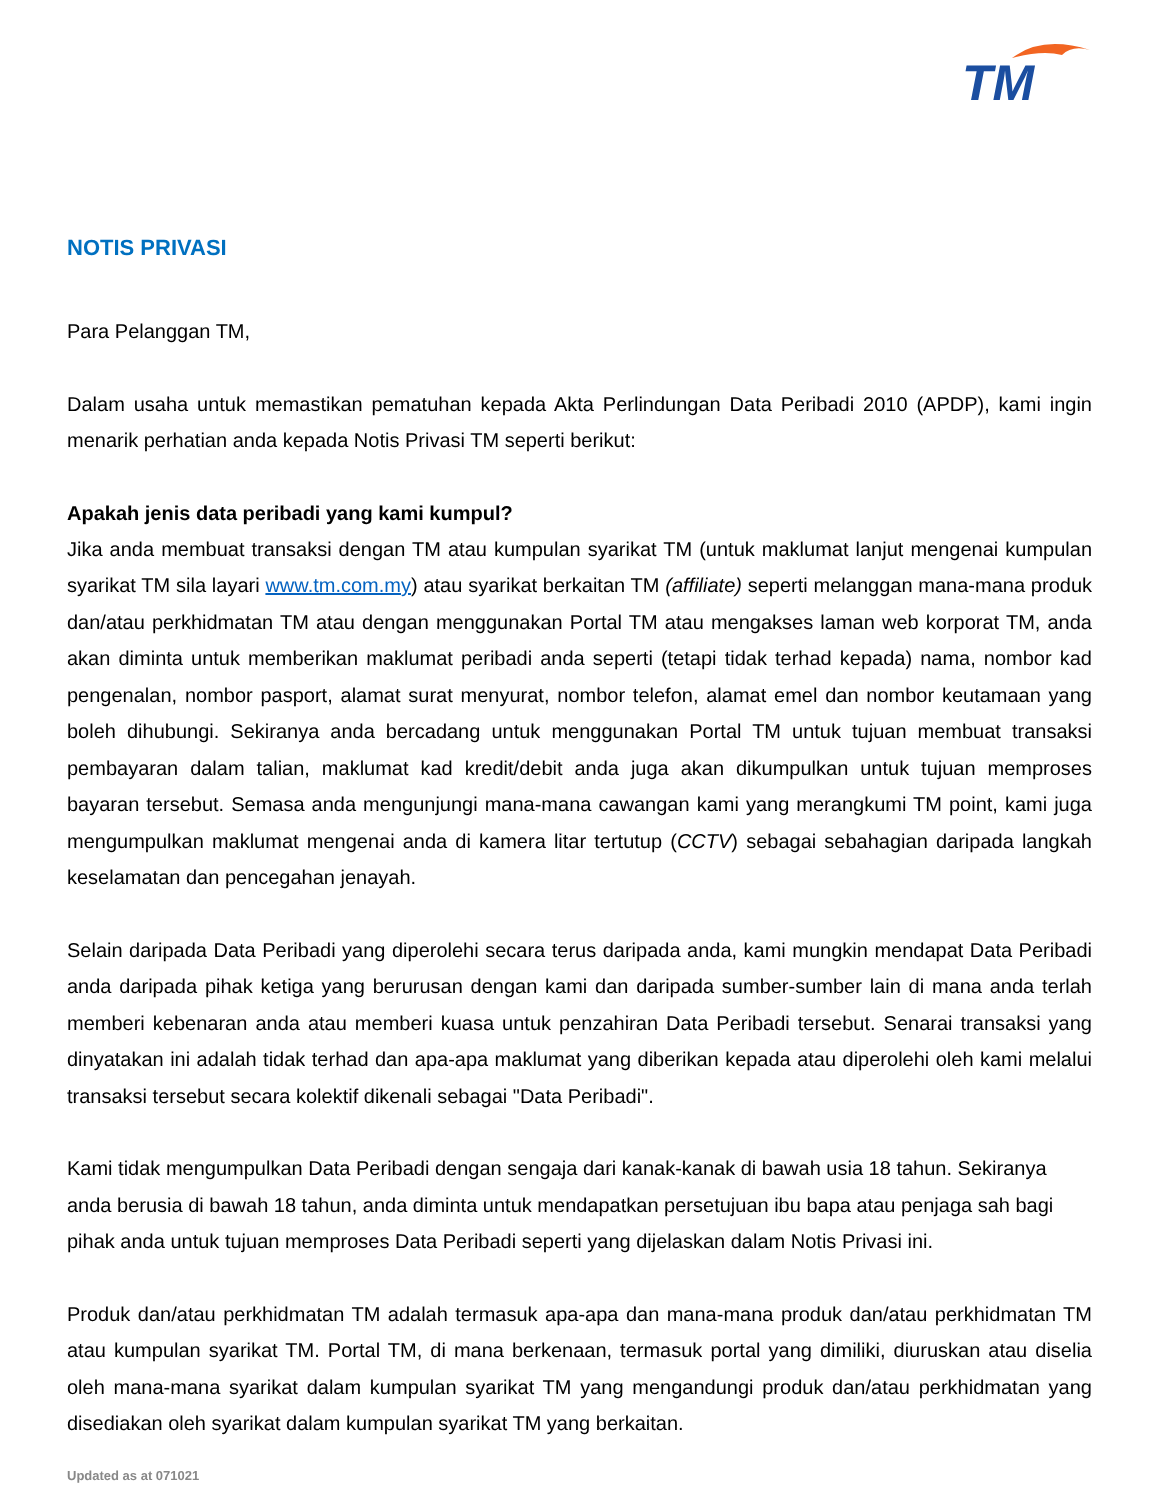TM
NOTIS PRIVASI
Para Pelanggan TM,
Dalam usaha untuk memastikan pematuhan kepada Akta Perlindungan Data Peribadi 2010 (APDP), kami ingin menarik perhatian anda kepada Notis Privasi TM seperti berikut:
Apakah jenis data peribadi yang kami kumpul?
Jika anda membuat transaksi dengan TM atau kumpulan syarikat TM (untuk maklumat lanjut mengenai kumpulan syarikat TM sila layari www.tm.com.my) atau syarikat berkaitan TM (affiliate) seperti melanggan mana-mana produk dan/atau perkhidmatan TM atau dengan menggunakan Portal TM atau mengakses laman web korporat TM, anda akan diminta untuk memberikan maklumat peribadi anda seperti (tetapi tidak terhad kepada) nama, nombor kad pengenalan, nombor pasport, alamat surat menyurat, nombor telefon, alamat emel dan nombor keutamaan yang boleh dihubungi. Sekiranya anda bercadang untuk menggunakan Portal TM untuk tujuan membuat transaksi pembayaran dalam talian, maklumat kad kredit/debit anda juga akan dikumpulkan untuk tujuan memproses bayaran tersebut. Semasa anda mengunjungi mana-mana cawangan kami yang merangkumi TM point, kami juga mengumpulkan maklumat mengenai anda di kamera litar tertutup (CCTV) sebagai sebahagian daripada langkah keselamatan dan pencegahan jenayah.
Selain daripada Data Peribadi yang diperolehi secara terus daripada anda, kami mungkin mendapat Data Peribadi anda daripada pihak ketiga yang berurusan dengan kami dan daripada sumber-sumber lain di mana anda terlah memberi kebenaran anda atau memberi kuasa untuk penzahiran Data Peribadi tersebut. Senarai transaksi yang dinyatakan ini adalah tidak terhad dan apa-apa maklumat yang diberikan kepada atau diperolehi oleh kami melalui transaksi tersebut secara kolektif dikenali sebagai "Data Peribadi".
Kami tidak mengumpulkan Data Peribadi dengan sengaja dari kanak-kanak di bawah usia 18 tahun. Sekiranya anda berusia di bawah 18 tahun, anda diminta untuk mendapatkan persetujuan ibu bapa atau penjaga sah bagi pihak anda untuk tujuan memproses Data Peribadi seperti yang dijelaskan dalam Notis Privasi ini.
Produk dan/atau perkhidmatan TM adalah termasuk apa-apa dan mana-mana produk dan/atau perkhidmatan TM atau kumpulan syarikat TM. Portal TM, di mana berkenaan, termasuk portal yang dimiliki, diuruskan atau diselia oleh mana-mana syarikat dalam kumpulan syarikat TM yang mengandungi produk dan/atau perkhidmatan yang disediakan oleh syarikat dalam kumpulan syarikat TM yang berkaitan.
Updated as at 071021